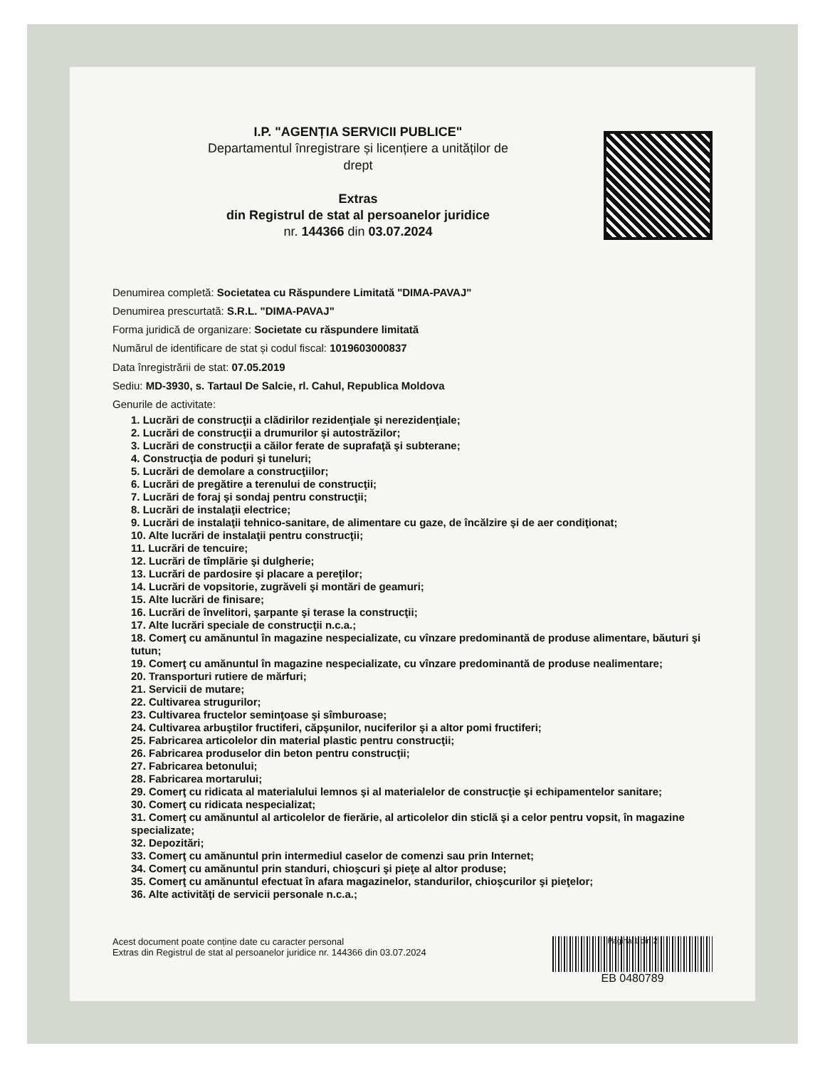I.P. "AGENȚIA SERVICII PUBLICE"
Departamentul înregistrare și licențiere a unităților de
drept
Extras
din Registrul de stat al persoanelor juridice
nr. 144366 din 03.07.2024
Denumirea completă: Societatea cu Răspundere Limitată "DIMA-PAVAJ"
Denumirea prescurtată: S.R.L. "DIMA-PAVAJ"
Forma juridică de organizare: Societate cu răspundere limitată
Numărul de identificare de stat și codul fiscal: 1019603000837
Data înregistrării de stat: 07.05.2019
Sediu: MD-3930, s. Tartaul De Salcie, rl. Cahul, Republica Moldova
Genurile de activitate:
1. Lucrări de construcţii a clădirilor rezidenţiale şi nerezidenţiale;
2. Lucrări de construcţii a drumurilor şi autostrăzilor;
3. Lucrări de construcţii a căilor ferate de suprafaţă şi subterane;
4. Construcţia de poduri şi tuneluri;
5. Lucrări de demolare a construcţiilor;
6. Lucrări de pregătire a terenului de construcţii;
7. Lucrări de foraj şi sondaj pentru construcţii;
8. Lucrări de instalaţii electrice;
9. Lucrări de instalaţii tehnico-sanitare, de alimentare cu gaze, de încălzire şi de aer condiţionat;
10. Alte lucrări de instalaţii pentru construcţii;
11. Lucrări de tencuire;
12. Lucrări de tîmplărie şi dulgherie;
13. Lucrări de pardosire şi placare a pereţilor;
14. Lucrări de vopsitorie, zugrăveli şi montări de geamuri;
15. Alte lucrări de finisare;
16. Lucrări de învelitori, şarpante şi terase la construcţii;
17. Alte lucrări speciale de construcţii n.c.a.;
18. Comerţ cu amănuntul în magazine nespecializate, cu vînzare predominantă de produse alimentare, băuturi şi tutun;
19. Comerţ cu amănuntul în magazine nespecializate, cu vînzare predominantă de produse nealimentare;
20. Transporturi rutiere de mărfuri;
21. Servicii de mutare;
22. Cultivarea strugurilor;
23. Cultivarea fructelor seminţoase şi sîmburoase;
24. Cultivarea arbuştilor fructiferi, căpşunilor, nuciferilor şi a altor pomi fructiferi;
25. Fabricarea articolelor din material plastic pentru construcţii;
26. Fabricarea produselor din beton pentru construcţii;
27. Fabricarea betonului;
28. Fabricarea mortarului;
29. Comerţ cu ridicata al materialului lemnos şi al materialelor de construcţie şi echipamentelor sanitare;
30. Comerţ cu ridicata nespecializat;
31. Comerţ cu amănuntul al articolelor de fierărie, al articolelor din sticlă şi a celor pentru vopsit, în magazine specializate;
32. Depozitări;
33. Comerţ cu amănuntul prin intermediul caselor de comenzi sau prin Internet;
34. Comerţ cu amănuntul prin standuri, chioşcuri şi pieţe al altor produse;
35. Comerţ cu amănuntul efectuat în afara magazinelor, standurilor, chioşcurilor şi pieţelor;
36. Alte activităţi de servicii personale n.c.a.;
Acest document poate conține date cu caracter personal
Extras din Registrul de stat al persoanelor juridice nr. 144366 din 03.07.2024
Pagina 1 din 2
EB 0480789